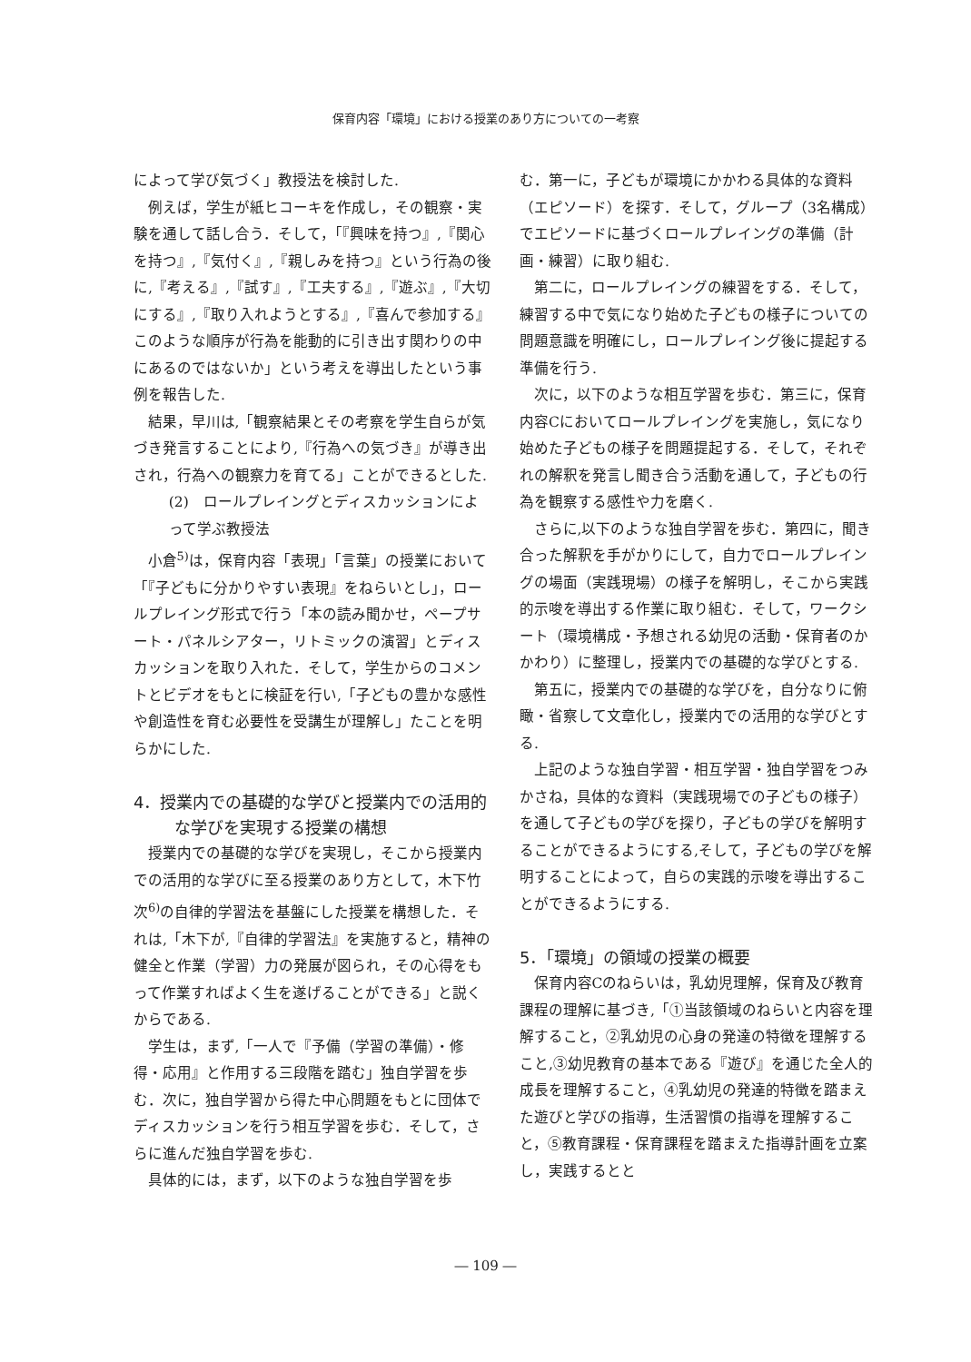保育内容「環境」における授業のあり方についての一考察
によって学び気づく」教授法を検討した.
例えば，学生が紙ヒコーキを作成し，その観察・実験を通して話し合う．そして，「『興味を持つ』,『関心を持つ』,『気付く』,『親しみを持つ』という行為の後に,『考える』,『試す』,『工夫する』,『遊ぶ』,『大切にする』,『取り入れようとする』,『喜んで参加する』このような順序が行為を能動的に引き出す関わりの中にあるのではないか」という考えを導出したという事例を報告した.
結果，早川は,「観察結果とその考察を学生自らが気づき発言することにより,『行為への気づき』が導き出され，行為への観察力を育てる」ことができるとした.
(2)　ロールプレイングとディスカッションによって学ぶ教授法
小倉<sup>5)</sup>は，保育内容「表現」「言葉」の授業において「『子どもに分かりやすい表現』をねらいとし」，ロールプレイング形式で行う「本の読み聞かせ，ペープサート・パネルシアター，リトミックの演習」とディスカッションを取り入れた．そして，学生からのコメントとビデオをもとに検証を行い,「子どもの豊かな感性や創造性を育む必要性を受講生が理解し」たことを明らかにした.
4．授業内での基礎的な学びと授業内での活用的な学びを実現する授業の構想
授業内での基礎的な学びを実現し，そこから授業内での活用的な学びに至る授業のあり方として，木下竹次<sup>6)</sup>の自律的学習法を基盤にした授業を構想した．それは,「木下が,『自律的学習法』を実施すると，精神の健全と作業（学習）力の発展が図られ，その心得をもって作業すればよく生を遂げることができる」と説くからである.
学生は，まず,「一人で『予備（学習の準備）・修得・応用』と作用する三段階を踏む」独自学習を歩む．次に，独自学習から得た中心問題をもとに団体でディスカッションを行う相互学習を歩む．そして，さらに進んだ独自学習を歩む.
具体的には，まず，以下のような独自学習を歩
む．第一に，子どもが環境にかかわる具体的な資料（エピソード）を探す．そして，グループ（3名構成）でエピソードに基づくロールプレイングの準備（計画・練習）に取り組む.
第二に，ロールプレイングの練習をする．そして，練習する中で気になり始めた子どもの様子についての問題意識を明確にし，ロールプレイング後に提起する準備を行う.
次に，以下のような相互学習を歩む．第三に，保育内容Cにおいてロールプレイングを実施し，気になり始めた子どもの様子を問題提起する．そして，それぞれの解釈を発言し聞き合う活動を通して，子どもの行為を観察する感性や力を磨く.
さらに,以下のような独自学習を歩む．第四に，聞き合った解釈を手がかりにして，自力でロールプレイングの場面（実践現場）の様子を解明し，そこから実践的示唆を導出する作業に取り組む．そして，ワークシート（環境構成・予想される幼児の活動・保育者のかかわり）に整理し，授業内での基礎的な学びとする.
第五に，授業内での基礎的な学びを，自分なりに俯瞰・省察して文章化し，授業内での活用的な学びとする.
上記のような独自学習・相互学習・独自学習をつみかさね，具体的な資料（実践現場での子どもの様子）を通して子どもの学びを探り，子どもの学びを解明することができるようにする,そして，子どもの学びを解明することによって，自らの実践的示唆を導出することができるようにする.
5．「環境」の領域の授業の概要
保育内容Cのねらいは，乳幼児理解，保育及び教育課程の理解に基づき,「①当該領域のねらいと内容を理解すること，②乳幼児の心身の発達の特徴を理解すること,③幼児教育の基本である『遊び』を通じた全人的成長を理解すること，④乳幼児の発達的特徴を踏まえた遊びと学びの指導，生活習慣の指導を理解すること，⑤教育課程・保育課程を踏まえた指導計画を立案し，実践するとと
― 109 ―